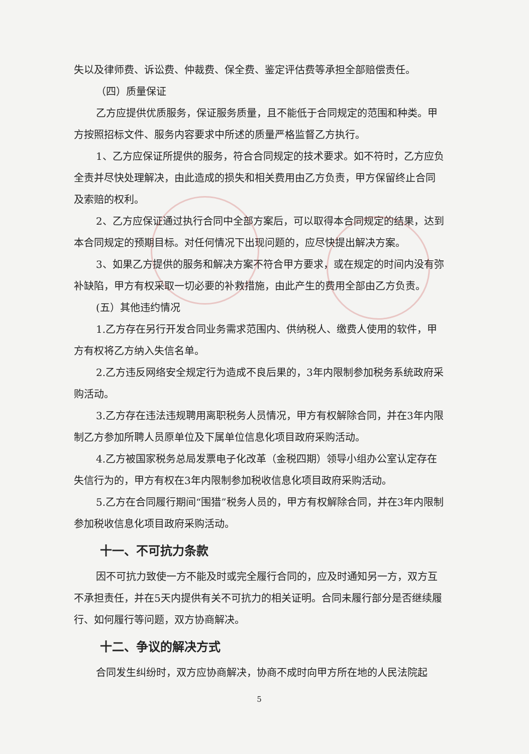失以及律师费、诉讼费、仲裁费、保全费、鉴定评估费等承担全部赔偿责任。
（四）质量保证
乙方应提供优质服务，保证服务质量，且不能低于合同规定的范围和种类。甲方按照招标文件、服务内容要求中所述的质量严格监督乙方执行。
1、乙方应保证所提供的服务，符合合同规定的技术要求。如不符时，乙方应负全责并尽快处理解决，由此造成的损失和相关费用由乙方负责，甲方保留终止合同及索赔的权利。
2、乙方应保证通过执行合同中全部方案后，可以取得本合同规定的结果，达到本合同规定的预期目标。对任何情况下出现问题的，应尽快提出解决方案。
3、如果乙方提供的服务和解决方案不符合甲方要求，或在规定的时间内没有弥补缺陷，甲方有权采取一切必要的补救措施，由此产生的费用全部由乙方负责。
(五）其他违约情况
1.乙方存在另行开发合同业务需求范围内、供纳税人、缴费人使用的软件，甲方有权将乙方纳入失信名单。
2.乙方违反网络安全规定行为造成不良后果的，3年内限制参加税务系统政府采购活动。
3.乙方存在违法违规聘用离职税务人员情况，甲方有权解除合同，并在3年内限制乙方参加所聘人员原单位及下属单位信息化项目政府采购活动。
4.乙方被国家税务总局发票电子化改革（金税四期）领导小组办公室认定存在失信行为的，甲方有权在3年内限制参加税收信息化项目政府采购活动。
5.乙方在合同履行期间“围猎”税务人员的，甲方有权解除合同，并在3年内限制参加税收信息化项目政府采购活动。
十一、不可抗力条款
因不可抗力致使一方不能及时或完全履行合同的，应及时通知另一方，双方互不承担责任，并在5天内提供有关不可抗力的相关证明。合同未履行部分是否继续履行、如何履行等问题，双方协商解决。
十二、争议的解决方式
合同发生纠纷时，双方应协商解决，协商不成时向甲方所在地的人民法院起
5